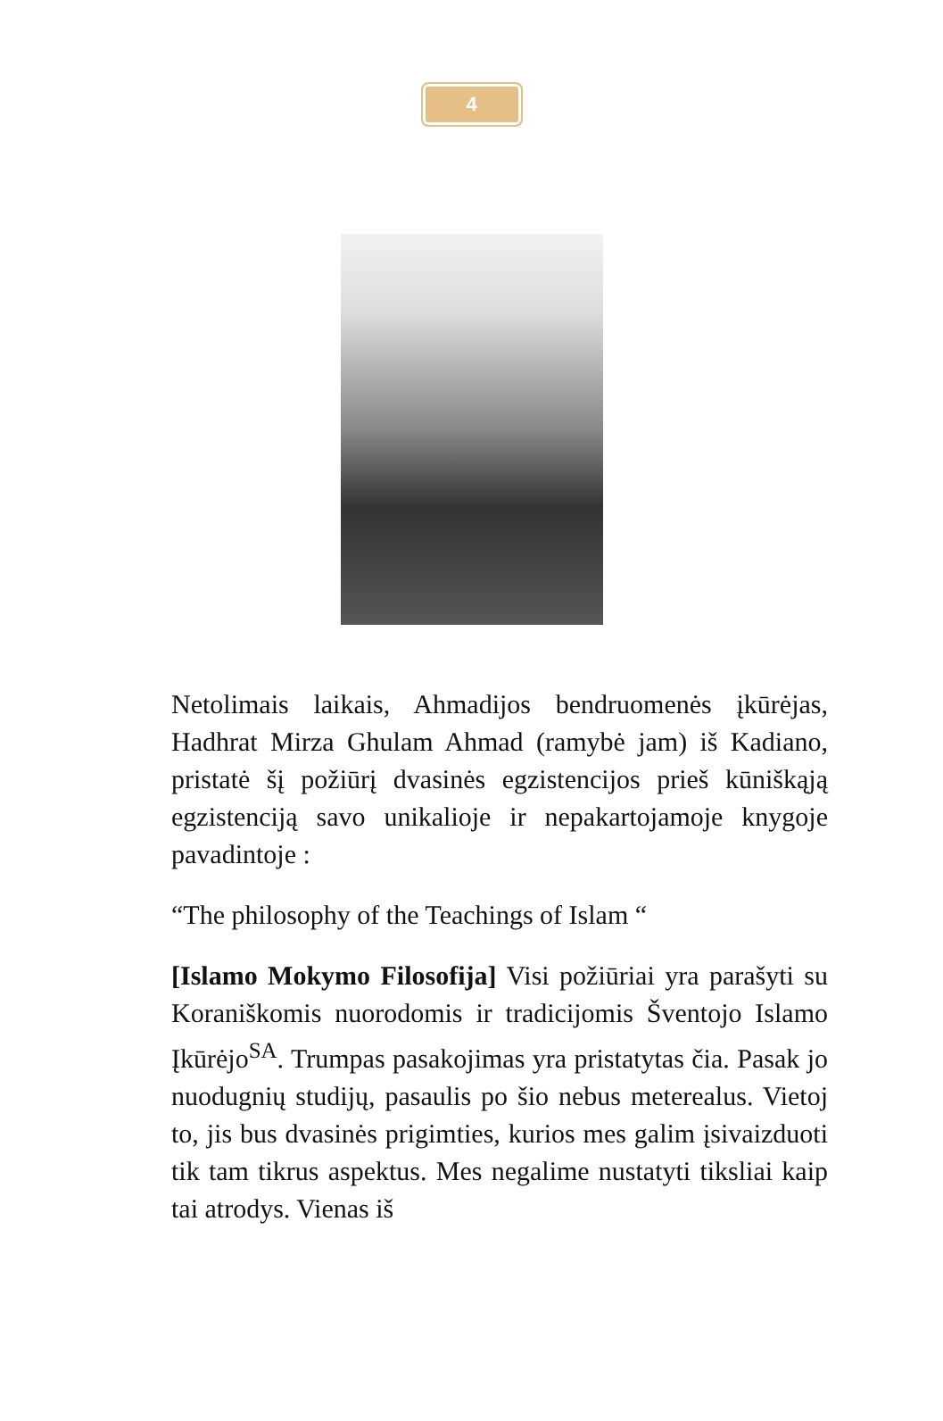4
Netolimais laikais, Ahmadijos bendruomenės įkūrėjas, Hadhrat Mirza Ghulam Ahmad (ramybė jam) iš Kadiano, pristatė šį požiūrį dvasinės egzistencijos prieš kūniškąją egzistenciją savo unikalioje ir nepakartojamoje knygoje pavadintoje :
“The philosophy of the Teachings of Islam “
[Islamo Mokymo Filosofija] Visi požiūriai yra parašyti su Koraniškomis nuorodomis ir tradicijomis Šventojo Islamo Įkūrėjo<sup>SA</sup>. Trumpas pasakojimas yra pristatytas čia. Pasak jo nuodugnių studijų, pasaulis po šio nebus meterealus. Vietoj to, jis bus dvasinės prigimties, kurios mes galim įsivaizduoti tik tam tikrus aspektus. Mes negalime nustatyti tiksliai kaip tai atrodys. Vienas iš